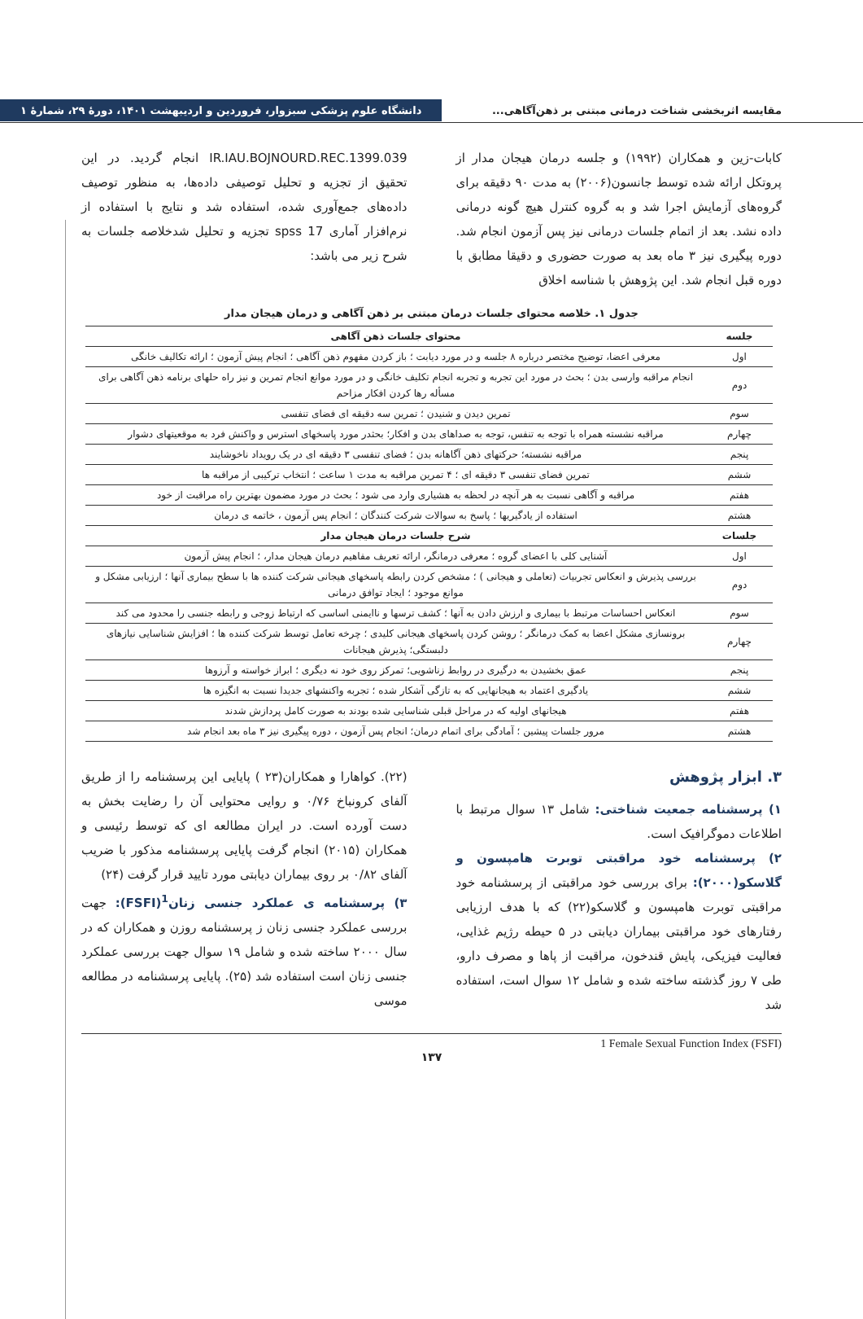مقایسه اثربخشی شناخت درمانی مبتنی بر ذهن‌آگاهی... دانشگاه علوم پزشکی سبزوار، فروردین و اردیبهشت ۱۴۰۱، دورهٔ ۲۹، شمارهٔ ۱
کابات-زین و همکاران (۱۹۹۲) و جلسه درمان هیجان مدار از پروتکل ارائه شده توسط جانسون(۲۰۰۶) به مدت ۹۰ دقیقه برای گروه‌های آزمایش اجرا شد و به گروه کنترل هیچ گونه درمانی داده نشد. بعد از اتمام جلسات درمانی نیز پس آزمون انجام شد. دوره پیگیری نیز ۳ ماه بعد به صورت حضوری و دقیقا مطابق با دوره قبل انجام شد. این پژوهش با شناسه اخلاق
IR.IAU.BOJNOURD.REC.1399.039 انجام گردید. در این تحقیق از تجزیه و تحلیل توصیفی داده‌ها، به منظور توصیف داده‌های جمع‌آوری شده، استفاده شد و نتایج با استفاده از نرم‌افزار آماری spss 17 تجزیه و تحلیل شدخلاصه جلسات به شرح زیر می باشد:
جدول ۱. خلاصه محتوای جلسات درمان مبتنی بر ذهن آگاهی و درمان هیجان مدار
| جلسه | محتوای جلسات ذهن آگاهی |
| --- | --- |
| اول | معرفی اعضا، توضیح مختصر درباره ۸ جلسه و در مورد دیابت ؛ باز کردن مفهوم ذهن آگاهی ؛ انجام پیش آزمون ؛ ارائه تکالیف خانگی |
| دوم | انجام مراقبه وارسی بدن ؛ بحث در مورد این تجربه و تجربه انجام تکلیف خانگی و در مورد موانع انجام تمرین و نیز راه حلهای برنامه ذهن آگاهی برای مسأله رها کردن افکار مزاحم |
| سوم | تمرین دیدن و شنیدن ؛ تمرین سه دقیقه ای فضای تنفسی |
| چهارم | مراقبه نشسته همراه با توجه به تنفس، توجه به صداهای بدن و افکار؛ بحثدر مورد پاسخهای استرس و واکنش فرد به موقعیتهای دشوار |
| پنجم | مراقبه نشسته؛ حرکتهای ذهن آگاهانه بدن ؛ فضای تنفسی ۳ دقیقه ای در یک رویداد ناخوشایند |
| ششم | تمرین فضای تنفسی ۳ دقیقه ای ؛ ۴ تمرین مراقبه به مدت ۱ ساعت ؛ انتخاب ترکیبی از مراقبه ها |
| هفتم | مراقبه و آگاهی نسبت به هر آنچه در لحظه به هشیاری وارد می شود ؛ بحث در مورد مضمون بهترین راه مراقبت از خود |
| هشتم | استفاده از یادگیریها ؛ پاسخ به سوالات شرکت کنندگان ؛ انجام پس آزمون ، خاتمه ی درمان |
| جلسات | شرح جلسات درمان هیجان مدار |
| اول | آشنایی کلی با اعضای گروه ؛ معرفی درمانگر، ارائه تعریف مفاهیم درمان هیجان مدار، ؛ انجام پیش آزمون |
| دوم | بررسی پذیرش و انعکاس تجربیات (تعاملی و هیجانی ) ؛ مشخص کردن رابطه پاسخهای هیجانی شرکت کننده ها با سطح بیماری آنها ؛ ارزیابی مشکل و موانع موجود ؛ ایجاد توافق درمانی |
| سوم | انعکاس احساسات مرتبط با بیماری و ارزش دادن به آنها ؛ کشف ترسها و ناایمنی اساسی که ارتباط زوجی و رابطه جنسی را محدود می کند |
| چهارم | برونسازی مشکل اعضا به کمک درمانگر ؛ روشن کردن پاسخهای هیجانی کلیدی ؛ چرخه تعامل توسط شرکت کننده ها ؛ افزایش شناسایی نیازهای دلبستگی؛ پذیرش هیجانات |
| پنجم | عمق بخشیدن به درگیری در روابط زناشویی؛ تمرکز روی خود نه دیگری ؛ ابراز خواسته و آرزوها |
| ششم | یادگیری اعتماد به هیجانهایی که به تازگی آشکار شده ؛ تجربه واکنشهای جدیدا نسبت به انگیزه ها |
| هفتم | هیجانهای اولیه که در مراحل قبلی شناسایی شده بودند به صورت کامل پردازش شدند |
| هشتم | مرور جلسات پیشین ؛ آمادگی برای اتمام درمان؛ انجام پس آزمون ، دوره پیگیری نیز ۳ ماه بعد انجام شد |
۳. ابزار پژوهش
۱) پرسشنامه جمعیت شناختی: شامل ۱۳ سوال مرتبط با اطلاعات دموگرافیک است.
۲) پرسشنامه خود مراقبتی توبرت هامپسون و گلاسکو(۲۰۰۰): برای بررسی خود مراقبتی از پرسشنامه خود مراقبتی توبرت هامپسون و گلاسکو(۲۲) که با هدف ارزیابی رفتارهای خود مراقبتی بیماران دیابتی در ۵ حیطه رژیم غذایی، فعالیت فیزیکی، پایش قندخون، مراقبت از پاها و مصرف دارو، طی ۷ روز گذشته ساخته شده و شامل ۱۲ سوال است، استفاده شد
(۲۲). کواهارا و همکاران(۲۳ ) پایایی این پرسشنامه را از طریق آلفای کرونباخ ۰/۷۶ و روایی محتوایی آن را رضایت بخش به دست آورده است. در ایران مطالعه ای که توسط رئیسی و همکاران (۲۰۱۵) انجام گرفت پایایی پرسشنامه مذکور با ضریب آلفای ۰/۸۲ بر روی بیماران دیابتی مورد تایید قرار گرفت (۲۴)
۳) پرسشنامه ی عملکرد جنسی زنان<sup>1</sup>(FSFI): جهت بررسی عملکرد جنسی زنان ز پرسشنامه روزن و همکاران که در سال ۲۰۰۰ ساخته شده و شامل ۱۹ سوال جهت بررسی عملکرد جنسی زنان است استفاده شد (۲۵). پایایی پرسشنامه در مطالعه موسی
1 Female Sexual Function Index (FSFI)
۱۳۷